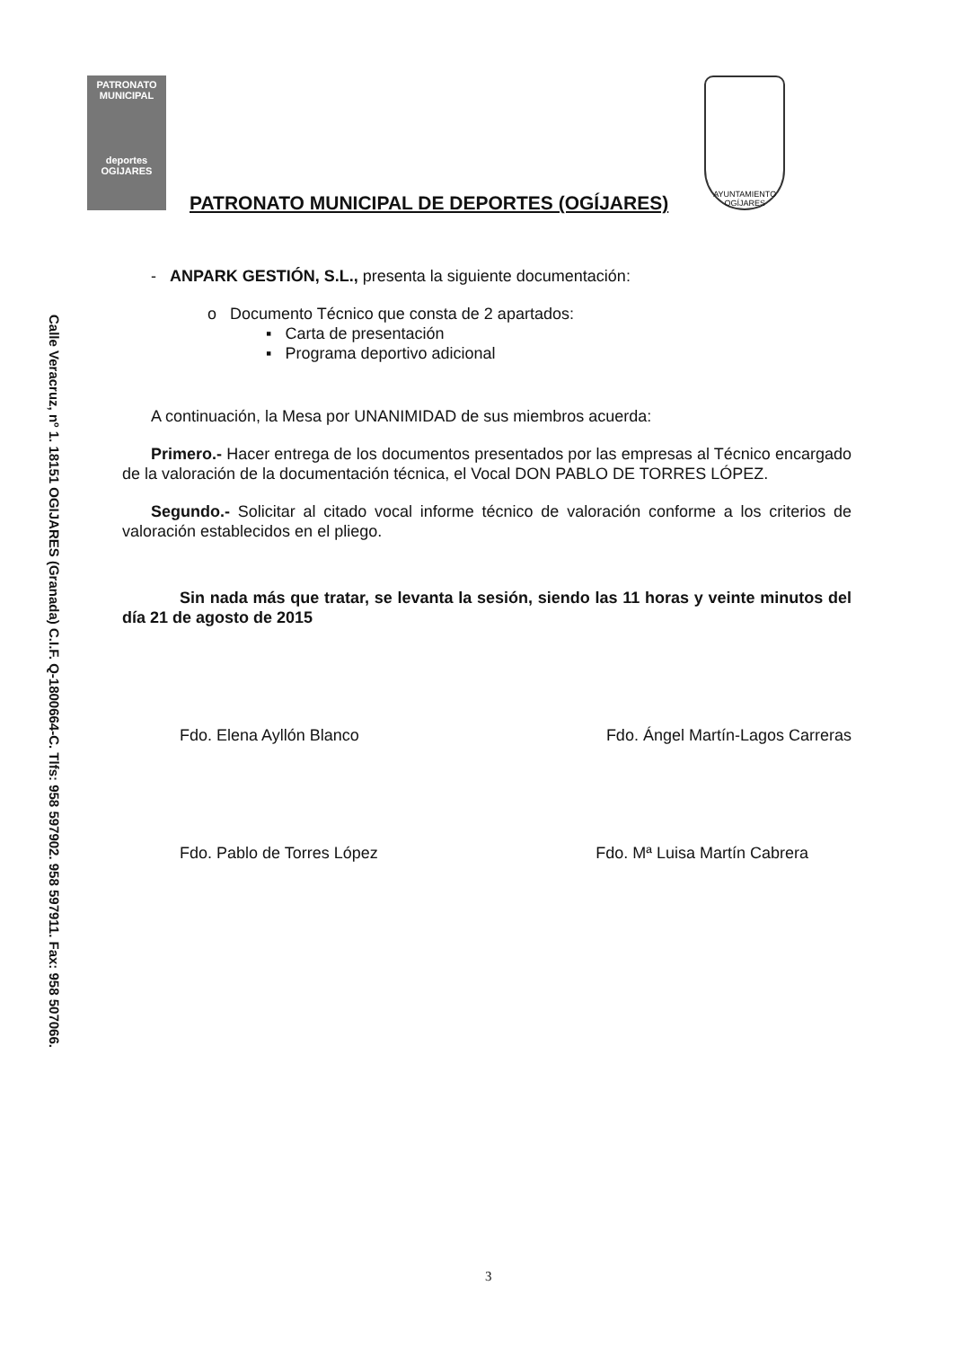Calle Veracruz, nº 1. 18151 OGIJARES (Granada) C.I.F. Q-1800664-C. Tlfs: 958 597902. 958 597911. Fax: 958 507066.
PATRONATO MUNICIPAL
deportes
OGIJARES
PATRONATO MUNICIPAL DE DEPORTES (OGÍJARES)
AYUNTAMIENTO OGÍJARES
- ANPARK GESTIÓN, S.L., presenta la siguiente documentación:
o Documento Técnico que consta de 2 apartados:
▪ Carta de presentación
▪ Programa deportivo adicional
A continuación, la Mesa por UNANIMIDAD de sus miembros acuerda:
Primero.- Hacer entrega de los documentos presentados por las empresas al Técnico encargado de la valoración de la documentación técnica, el Vocal DON PABLO DE TORRES LÓPEZ.
Segundo.- Solicitar al citado vocal informe técnico de valoración conforme a los criterios de valoración establecidos en el pliego.
Sin nada más que tratar, se levanta la sesión, siendo las 11 horas y veinte minutos del día 21 de agosto de 2015
Fdo. Elena Ayllón Blanco Fdo. Ángel Martín-Lagos Carreras
Fdo. Pablo de Torres López Fdo. Mª Luisa Martín Cabrera
3